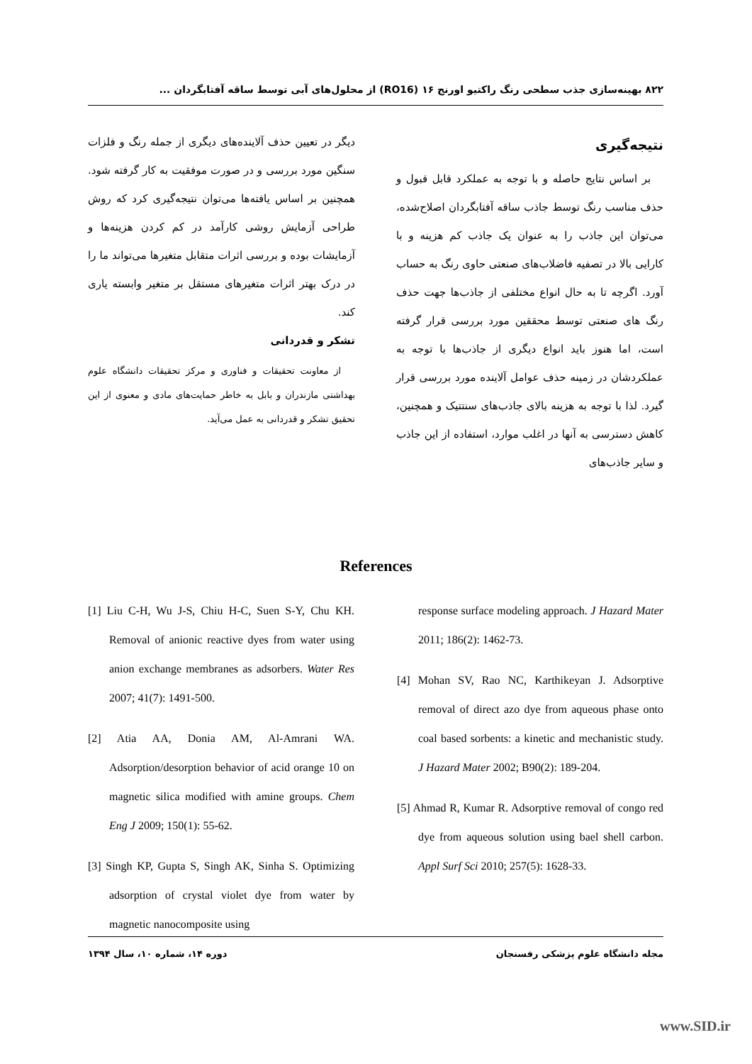۸۲۲ بهینه‌سازی جذب سطحی رنگ راکتیو اورنج ۱۶ (RO16) از محلول‌های آبی توسط ساقه آفتابگردان ...
نتیجه‌گیری
بر اساس نتایج حاصله و با توجه به عملکرد قابل قبول و حذف مناسب رنگ توسط جاذب ساقه آفتابگردان اصلاح‌شده، می‌توان این جاذب را به عنوان یک جاذب کم هزینه و با کارایی بالا در تصفیه فاضلاب‌های صنعتی حاوی رنگ به حساب آورد. اگرچه تا به حال انواع مختلفی از جاذب‌ها جهت حذف رنگ های صنعتی توسط محققین مورد بررسی قرار گرفته است، اما هنوز باید انواع دیگری از جاذب‌ها با توجه به عملکردشان در زمینه حذف عوامل آلاینده مورد بررسی قرار گیرد. لذا با توجه به هزینه بالای جاذب‌های سنتتیک و همچنین، کاهش دسترسی به آنها در اغلب موارد، استفاده از این جاذب و سایر جاذب‌های
دیگر در تعیین حذف آلاینده‌های دیگری از جمله رنگ و فلزات سنگین مورد بررسی و در صورت موفقیت به کار گرفته شود. همچنین بر اساس یافته‌ها می‌توان نتیجه‌گیری کرد که روش طراحی آزمایش روشی کارآمد در کم کردن هزینه‌ها و آزمایشات بوده و بررسی اثرات متقابل متغیرها می‌تواند ما را در درک بهتر اثرات متغیرهای مستقل بر متغیر وابسته یاری کند.
تشکر و قدردانی
از معاونت تحقیقات و فناوری و مرکز تحقیقات دانشگاه علوم بهداشتی مازندران و بابل به خاطر حمایت‌های مادی و معنوی از این تحقیق تشکر و قدردانی به عمل می‌آید.
References
[1] Liu C-H, Wu J-S, Chiu H-C, Suen S-Y, Chu KH. Removal of anionic reactive dyes from water using anion exchange membranes as adsorbers. Water Res 2007; 41(7): 1491-500.
[2] Atia AA, Donia AM, Al-Amrani WA. Adsorption/desorption behavior of acid orange 10 on magnetic silica modified with amine groups. Chem Eng J 2009; 150(1): 55-62.
[3] Singh KP, Gupta S, Singh AK, Sinha S. Optimizing adsorption of crystal violet dye from water by magnetic nanocomposite using
response surface modeling approach. J Hazard Mater 2011; 186(2): 1462-73.
[4] Mohan SV, Rao NC, Karthikeyan J. Adsorptive removal of direct azo dye from aqueous phase onto coal based sorbents: a kinetic and mechanistic study. J Hazard Mater 2002; B90(2): 189-204.
[5] Ahmad R, Kumar R. Adsorptive removal of congo red dye from aqueous solution using bael shell carbon. Appl Surf Sci 2010; 257(5): 1628-33.
مجله دانشگاه علوم پزشکی رفسنجان دوره ۱۴، شماره ۱۰، سال ۱۳۹۴
www.SID.ir